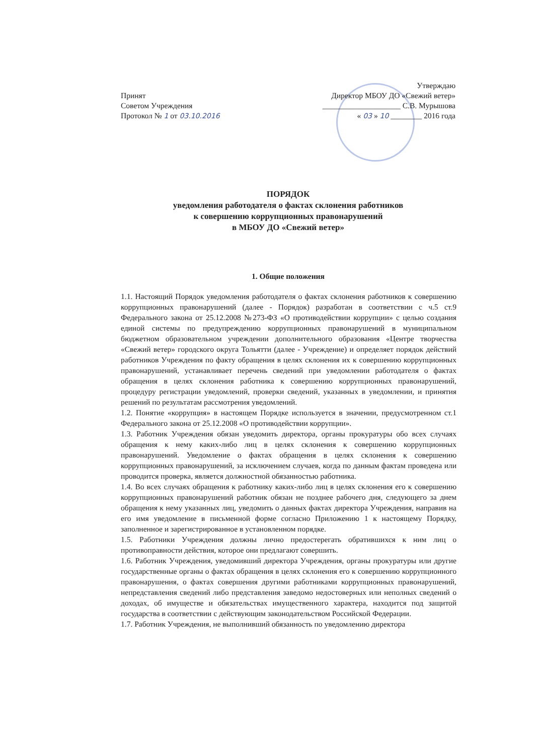Принят
Советом Учреждения
Протокол № 1 от 03.10.2016
Утверждаю
Директор МБОУ ДО «Свежий ветер»
____________________ С.В. Мурышова
« 03 » 10 ________ 2016 года
ПОРЯДОК
уведомления работодателя о фактах склонения работников
к совершению коррупционных правонарушений
в МБОУ ДО «Свежий ветер»
1. Общие положения
1.1. Настоящий Порядок уведомления работодателя о фактах склонения работников к совершению коррупционных правонарушений (далее - Порядок) разработан в соответствии с ч.5 ст.9 Федерального закона от 25.12.2008 №273-ФЗ «О противодействии коррупции» с целью создания единой системы по предупреждению коррупционных правонарушений в муниципальном бюджетном образовательном учреждении дополнительного образования «Центре творчества «Свежий ветер» городского округа Тольятти (далее - Учреждение) и определяет порядок действий работников Учреждения по факту обращения в целях склонения их к совершению коррупционных правонарушений, устанавливает перечень сведений при уведомлении работодателя о фактах обращения в целях склонения работника к совершению коррупционных правонарушений, процедуру регистрации уведомлений, проверки сведений, указанных в уведомлении, и принятия решений по результатам рассмотрения уведомлений.
1.2. Понятие «коррупция» в настоящем Порядке используется в значении, предусмотренном ст.1 Федерального закона от 25.12.2008 «О противодействии коррупции».
1.3. Работник Учреждения обязан уведомить директора, органы прокуратуры обо всех случаях обращения к нему каких-либо лиц в целях склонения к совершению коррупционных правонарушений. Уведомление о фактах обращения в целях склонения к совершению коррупционных правонарушений, за исключением случаев, когда по данным фактам проведена или проводится проверка, является должностной обязанностью работника.
1.4. Во всех случаях обращения к работнику каких-либо лиц в целях склонения его к совершению коррупционных правонарушений работник обязан не позднее рабочего дня, следующего за днем обращения к нему указанных лиц, уведомить о данных фактах директора Учреждения, направив на его имя уведомление в письменной форме согласно Приложению 1 к настоящему Порядку, заполненное и зарегистрированное в установленном порядке.
1.5. Работники Учреждения должны лично предостерегать обратившихся к ним лиц о противоправности действия, которое они предлагают совершить.
1.6. Работник Учреждения, уведомивший директора Учреждения, органы прокуратуры или другие государственные органы о фактах обращения в целях склонения его к совершению коррупционного правонарушения, о фактах совершения другими работниками коррупционных правонарушений, непредставления сведений либо представления заведомо недостоверных или неполных сведений о доходах, об имуществе и обязательствах имущественного характера, находится под защитой государства в соответствии с действующим законодательством Российской Федерации.
1.7. Работник Учреждения, не выполнивший обязанность по уведомлению директора